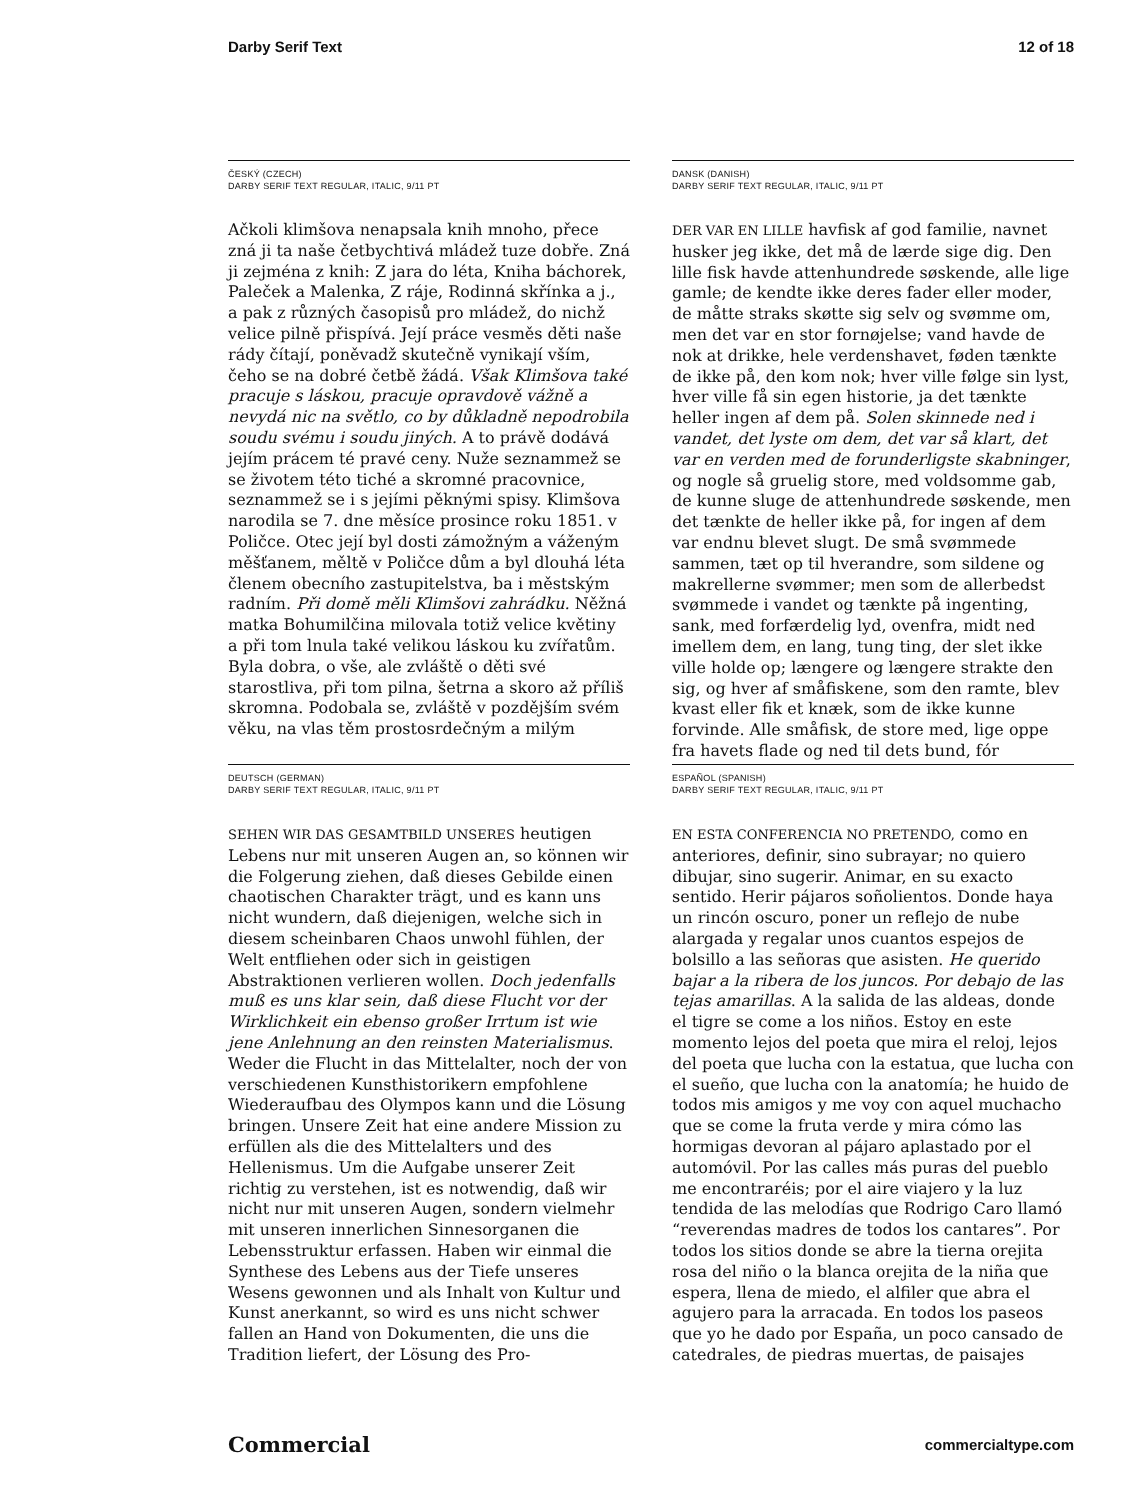Darby Serif Text 12 of 18
ČESKÝ (CZECH)
DARBY SERIF TEXT REGULAR, ITALIC, 9/11 PT
Ačkoli klimšova nenapsala knih mnoho, přece zná ji ta naše četbychtivá mládež tuze dobře. Zná ji zejména z knih: Z jara do léta, Kniha báchorek, Paleček a Malenka, Z ráje, Rodinná skřínka a j., a pak z různých časopisů pro mládež, do nichž velice pilně přispívá. Její práce vesměs děti naše rády čítají, poněvadž skutečně vynikají vším, čeho se na dobré četbě žádá. Však Klimšova také pracuje s láskou, pracuje opravdově vážně a nevydá nic na světlo, co by důkladně nepodrobila soudu svému i soudu jiných. A to právě dodává jejím prácem té pravé ceny. Nuže seznammež se se životem této tiché a skromné pracovnice, seznammež se i s jejími pěknými spisy. Klimšova narodila se 7. dne měsíce prosince roku 1851. v Poličce. Otec její byl dosti zámožným a váženým měšťanem, měltě v Poličce dům a byl dlouhá léta členem obecního zastupitelstva, ba i městským radním. Při domě měli Klimšovi zahrádku. Něžná matka Bohumilčina milovala totiž velice květiny a při tom lnula také velikou láskou ku zvířatům. Byla dobra, o vše, ale zvláště o děti své starostliva, při tom pilna, šetrna a skoro až příliš skromna. Podobala se, zvláště v pozdějším svém věku, na vlas těm prostosrdečným a milým
DANSK (DANISH)
DARBY SERIF TEXT REGULAR, ITALIC, 9/11 PT
DER VAR EN LILLE havfisk af god familie, navnet husker jeg ikke, det må de lærde sige dig. Den lille fisk havde attenhundrede søskende, alle lige gamle; de kendte ikke deres fader eller moder, de måtte straks skøtte sig selv og svømme om, men det var en stor fornøjelse; vand havde de nok at drikke, hele verdenshavet, føden tænkte de ikke på, den kom nok; hver ville følge sin lyst, hver ville få sin egen historie, ja det tænkte heller ingen af dem på. Solen skinnede ned i vandet, det lyste om dem, det var så klart, det var en verden med de forunderligste skabninger, og nogle så gruelig store, med voldsomme gab, de kunne sluge de attenhundrede søskende, men det tænkte de heller ikke på, for ingen af dem var endnu blevet slugt. De små svømmede sammen, tæt op til hverandre, som sildene og makrellerne svømmer; men som de allerbedst svømmede i vandet og tænkte på ingenting, sank, med forfærdelig lyd, ovenfra, midt ned imellem dem, en lang, tung ting, der slet ikke ville holde op; længere og længere strakte den sig, og hver af småfiskene, som den ramte, blev kvast eller fik et knæk, som de ikke kunne forvinde. Alle småfisk, de store med, lige oppe fra havets flade og ned til dets bund, fór
DEUTSCH (GERMAN)
DARBY SERIF TEXT REGULAR, ITALIC, 9/11 PT
SEHEN WIR DAS GESAMTBILD UNSERES heutigen Lebens nur mit unseren Augen an, so können wir die Folgerung ziehen, daß dieses Gebilde einen chaotischen Charakter trägt, und es kann uns nicht wundern, daß diejenigen, welche sich in diesem scheinbaren Chaos unwohl fühlen, der Welt entfliehen oder sich in geistigen Abstraktionen verlieren wollen. Doch jedenfalls muß es uns klar sein, daß diese Flucht vor der Wirklichkeit ein ebenso großer Irrtum ist wie jene Anlehnung an den reinsten Materialismus. Weder die Flucht in das Mittelalter, noch der von verschiedenen Kunsthistorikern empfohlene Wiederaufbau des Olympos kann und die Lösung bringen. Unsere Zeit hat eine andere Mission zu erfüllen als die des Mittelalters und des Hellenismus. Um die Aufgabe unserer Zeit richtig zu verstehen, ist es notwendig, daß wir nicht nur mit unseren Augen, sondern vielmehr mit unseren innerlichen Sinnesorganen die Lebensstruktur erfassen. Haben wir einmal die Synthese des Lebens aus der Tiefe unseres Wesens gewonnen und als Inhalt von Kultur und Kunst anerkannt, so wird es uns nicht schwer fallen an Hand von Dokumenten, die uns die Tradition liefert, der Lösung des Pro-
ESPAÑOL (SPANISH)
DARBY SERIF TEXT REGULAR, ITALIC, 9/11 PT
EN ESTA CONFERENCIA NO PRETENDO, como en anteriores, definir, sino subrayar; no quiero dibujar, sino sugerir. Animar, en su exacto sentido. Herir pájaros soñolientos. Donde haya un rincón oscuro, poner un reflejo de nube alargada y regalar unos cuantos espejos de bolsillo a las señoras que asisten. He querido bajar a la ribera de los juncos. Por debajo de las tejas amarillas. A la salida de las aldeas, donde el tigre se come a los niños. Estoy en este momento lejos del poeta que mira el reloj, lejos del poeta que lucha con la estatua, que lucha con el sueño, que lucha con la anatomía; he huido de todos mis amigos y me voy con aquel muchacho que se come la fruta verde y mira cómo las hormigas devoran al pájaro aplastado por el automóvil. Por las calles más puras del pueblo me encontraréis; por el aire viajero y la luz tendida de las melodías que Rodrigo Caro llamó “reverendas madres de todos los cantares”. Por todos los sitios donde se abre la tierna orejita rosa del niño o la blanca orejita de la niña que espera, llena de miedo, el alfiler que abra el agujero para la arracada. En todos los paseos que yo he dado por España, un poco cansado de catedrales, de piedras muertas, de paisajes
Commercial commercialtype.com